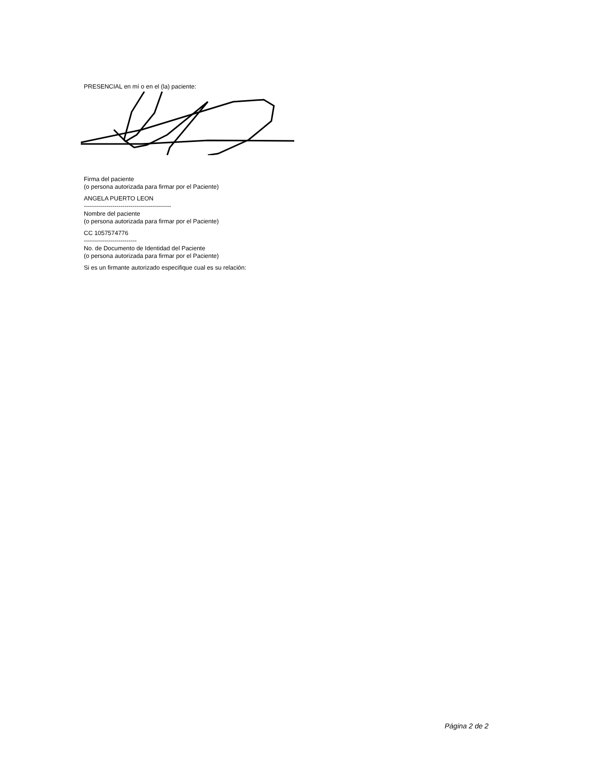PRESENCIAL en mí o en el (la) paciente:
Firma del paciente
(o persona autorizada para firmar por el Paciente)
ANGELA PUERTO LEON
-------------------------------------------
Nombre del paciente
(o persona autorizada para firmar por el Paciente)
CC 1057574776
--------------------------
No. de Documento de Identidad del Paciente
(o persona autorizada para firmar por el Paciente)
Si es un firmante autorizado especifique cual es su relación:
Página 2 de 2